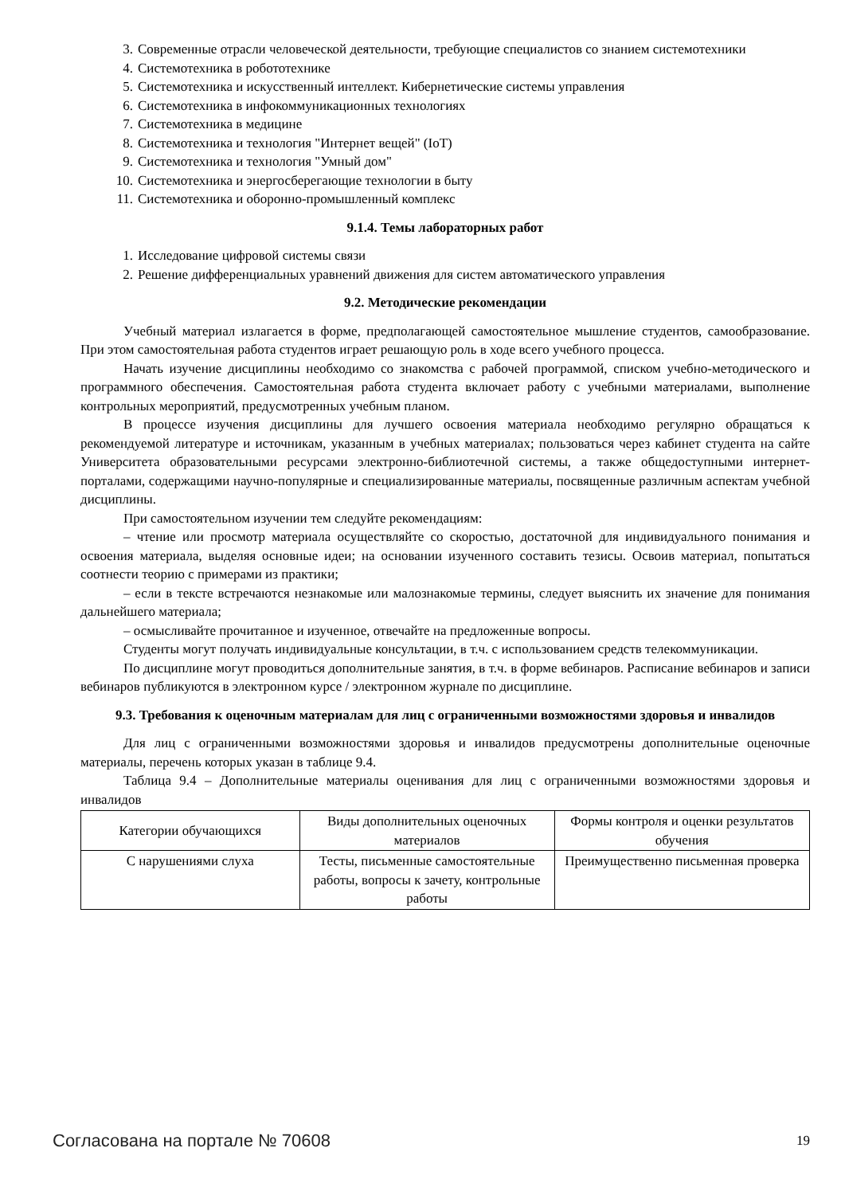3. Современные отрасли человеческой деятельности, требующие специалистов со знанием системотехники
4. Системотехника в робототехнике
5. Системотехника и искусственный интеллект. Кибернетические системы управления
6. Системотехника в инфокоммуникационных технологиях
7. Системотехника в медицине
8. Системотехника и технология "Интернет вещей" (IoT)
9. Системотехника и технология "Умный дом"
10. Системотехника и энергосберегающие технологии в быту
11. Системотехника и оборонно-промышленный комплекс
9.1.4. Темы лабораторных работ
1. Исследование цифровой системы связи
2. Решение дифференциальных уравнений движения для систем автоматического управления
9.2. Методические рекомендации
Учебный материал излагается в форме, предполагающей самостоятельное мышление студентов, самообразование. При этом самостоятельная работа студентов играет решающую роль в ходе всего учебного процесса.
Начать изучение дисциплины необходимо со знакомства с рабочей программой, списком учебно-методического и программного обеспечения. Самостоятельная работа студента включает работу с учебными материалами, выполнение контрольных мероприятий, предусмотренных учебным планом.
В процессе изучения дисциплины для лучшего освоения материала необходимо регулярно обращаться к рекомендуемой литературе и источникам, указанным в учебных материалах; пользоваться через кабинет студента на сайте Университета образовательными ресурсами электронно-библиотечной системы, а также общедоступными интернет-порталами, содержащими научно-популярные и специализированные материалы, посвященные различным аспектам учебной дисциплины.
При самостоятельном изучении тем следуйте рекомендациям:
– чтение или просмотр материала осуществляйте со скоростью, достаточной для индивидуального понимания и освоения материала, выделяя основные идеи; на основании изученного составить тезисы. Освоив материал, попытаться соотнести теорию с примерами из практики;
– если в тексте встречаются незнакомые или малознакомые термины, следует выяснить их значение для понимания дальнейшего материала;
– осмысливайте прочитанное и изученное, отвечайте на предложенные вопросы.
Студенты могут получать индивидуальные консультации, в т.ч. с использованием средств телекоммуникации.
По дисциплине могут проводиться дополнительные занятия, в т.ч. в форме вебинаров. Расписание вебинаров и записи вебинаров публикуются в электронном курсе / электронном журнале по дисциплине.
9.3. Требования к оценочным материалам для лиц с ограниченными возможностями здоровья и инвалидов
Для лиц с ограниченными возможностями здоровья и инвалидов предусмотрены дополнительные оценочные материалы, перечень которых указан в таблице 9.4.
Таблица 9.4 – Дополнительные материалы оценивания для лиц с ограниченными возможностями здоровья и инвалидов
| Категории обучающихся | Виды дополнительных оценочных материалов | Формы контроля и оценки результатов обучения |
| С нарушениями слуха | Тесты, письменные самостоятельные работы, вопросы к зачету, контрольные работы | Преимущественно письменная проверка |
Согласована на портале № 70608 19